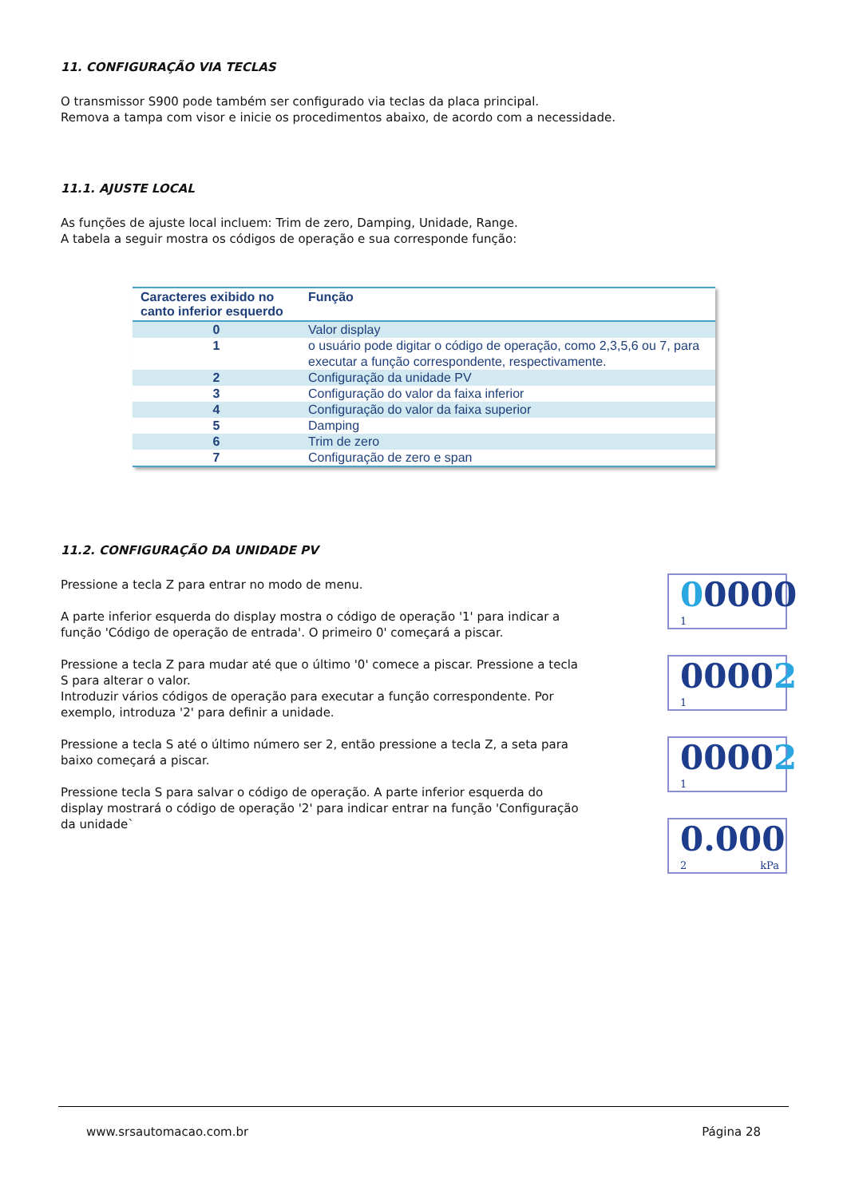11. CONFIGURAÇÃO VIA TECLAS
O transmissor S900 pode também ser configurado via teclas da placa principal.
Remova a tampa com visor e inicie os procedimentos abaixo, de acordo com a necessidade.
11.1. AJUSTE LOCAL
As funções de ajuste local incluem: Trim de zero, Damping, Unidade, Range.
A tabela a seguir mostra os códigos de operação e sua corresponde função:
| Caracteres exibido no canto inferior esquerdo | Função |
| --- | --- |
| 0 | Valor display |
| 1 | o usuário pode digitar o código de operação, como 2,3,5,6 ou 7, para executar a função correspondente, respectivamente. |
| 2 | Configuração da unidade PV |
| 3 | Configuração do valor da faixa inferior |
| 4 | Configuração do valor da faixa superior |
| 5 | Damping |
| 6 | Trim de zero |
| 7 | Configuração de zero e span |
11.2. CONFIGURAÇÃO DA UNIDADE PV
Pressione a tecla Z para entrar no modo de menu.
A parte inferior esquerda do display mostra o código de operação '1' para indicar a função 'Código de operação de entrada'. O primeiro 0' começará a piscar.
Pressione a tecla Z para mudar até que o último '0' comece a piscar. Pressione a tecla S para alterar o valor.
Introduzir vários códigos de operação para executar a função correspondente. Por exemplo, introduza '2' para definir a unidade.
Pressione a tecla S até o último número ser 2, então pressione a tecla Z, a seta para baixo começará a piscar.
Pressione tecla S para salvar o código de operação. A parte inferior esquerda do display mostrará o código de operação '2' para indicar entrar na função 'Configuração da unidade`
00000
1
00002
1
00002
1
0.000
2 kPa
www.srsautomacao.com.br Página 28